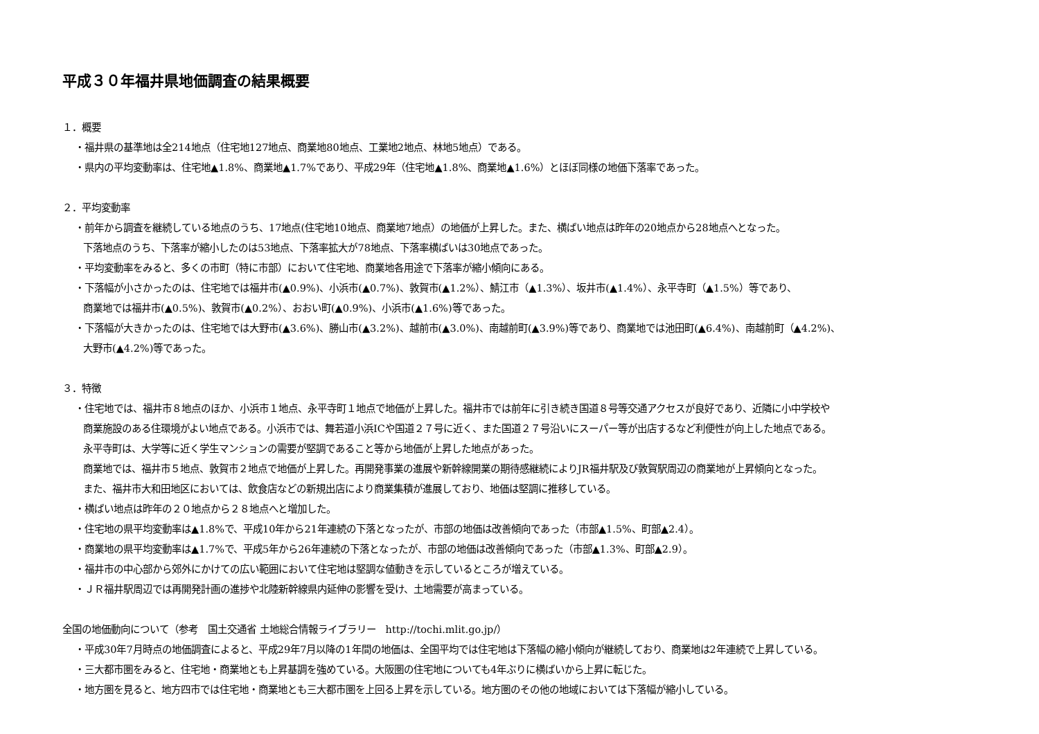平成３０年福井県地価調査の結果概要
１．概要
・福井県の基準地は全214地点（住宅地127地点、商業地80地点、工業地2地点、林地5地点）である。
・県内の平均変動率は、住宅地▲1.8%、商業地▲1.7%であり、平成29年（住宅地▲1.8%、商業地▲1.6%）とほぼ同様の地価下落率であった。
２．平均変動率
・前年から調査を継続している地点のうち、17地点(住宅地10地点、商業地7地点）の地価が上昇した。また、横ばい地点は昨年の20地点から28地点へとなった。
下落地点のうち、下落率が縮小したのは53地点、下落率拡大が78地点、下落率横ばいは30地点であった。
・平均変動率をみると、多くの市町（特に市部）において住宅地、商業地各用途で下落率が縮小傾向にある。
・下落幅が小さかったのは、住宅地では福井市(▲0.9%)、小浜市(▲0.7%)、敦賀市(▲1.2%）、鯖江市（▲1.3%）、坂井市(▲1.4%）、永平寺町（▲1.5%）等であり、
商業地では福井市(▲0.5%)、敦賀市(▲0.2%）、おおい町(▲0.9%)、小浜市(▲1.6%)等であった。
・下落幅が大きかったのは、住宅地では大野市(▲3.6%)、勝山市(▲3.2%)、越前市(▲3.0%)、南越前町(▲3.9%)等であり、商業地では池田町(▲6.4%)、南越前町（▲4.2%)、
大野市(▲4.2%)等であった。
３．特徴
・住宅地では、福井市８地点のほか、小浜市１地点、永平寺町１地点で地価が上昇した。福井市では前年に引き続き国道８号等交通アクセスが良好であり、近隣に小中学校や
商業施設のある住環境がよい地点である。小浜市では、舞若道小浜ICや国道２７号に近く、また国道２７号沿いにスーパー等が出店するなど利便性が向上した地点である。
永平寺町は、大学等に近く学生マンションの需要が堅調であること等から地価が上昇した地点があった。
商業地では、福井市５地点、敦賀市２地点で地価が上昇した。再開発事業の進展や新幹線開業の期待感継続によりJR福井駅及び敦賀駅周辺の商業地が上昇傾向となった。
また、福井市大和田地区においては、飲食店などの新規出店により商業集積が進展しており、地価は堅調に推移している。
・横ばい地点は昨年の２０地点から２８地点へと増加した。
・住宅地の県平均変動率は▲1.8%で、平成10年から21年連続の下落となったが、市部の地価は改善傾向であった（市部▲1.5%、町部▲2.4）。
・商業地の県平均変動率は▲1.7%で、平成5年から26年連続の下落となったが、市部の地価は改善傾向であった（市部▲1.3%、町部▲2.9）。
・福井市の中心部から郊外にかけての広い範囲において住宅地は堅調な値動きを示しているところが増えている。
・ＪＲ福井駅周辺では再開発計画の進捗や北陸新幹線県内延伸の影響を受け、土地需要が高まっている。
全国の地価動向について（参考　国土交通省 土地総合情報ライブラリー　http://tochi.mlit.go.jp/）
・平成30年7月時点の地価調査によると、平成29年7月以降の1年間の地価は、全国平均では住宅地は下落幅の縮小傾向が継続しており、商業地は2年連続で上昇している。
・三大都市圏をみると、住宅地・商業地とも上昇基調を強めている。大阪圏の住宅地についても4年ぶりに横ばいから上昇に転じた。
・地方圏を見ると、地方四市では住宅地・商業地とも三大都市圏を上回る上昇を示している。地方圏のその他の地域においては下落幅が縮小している。